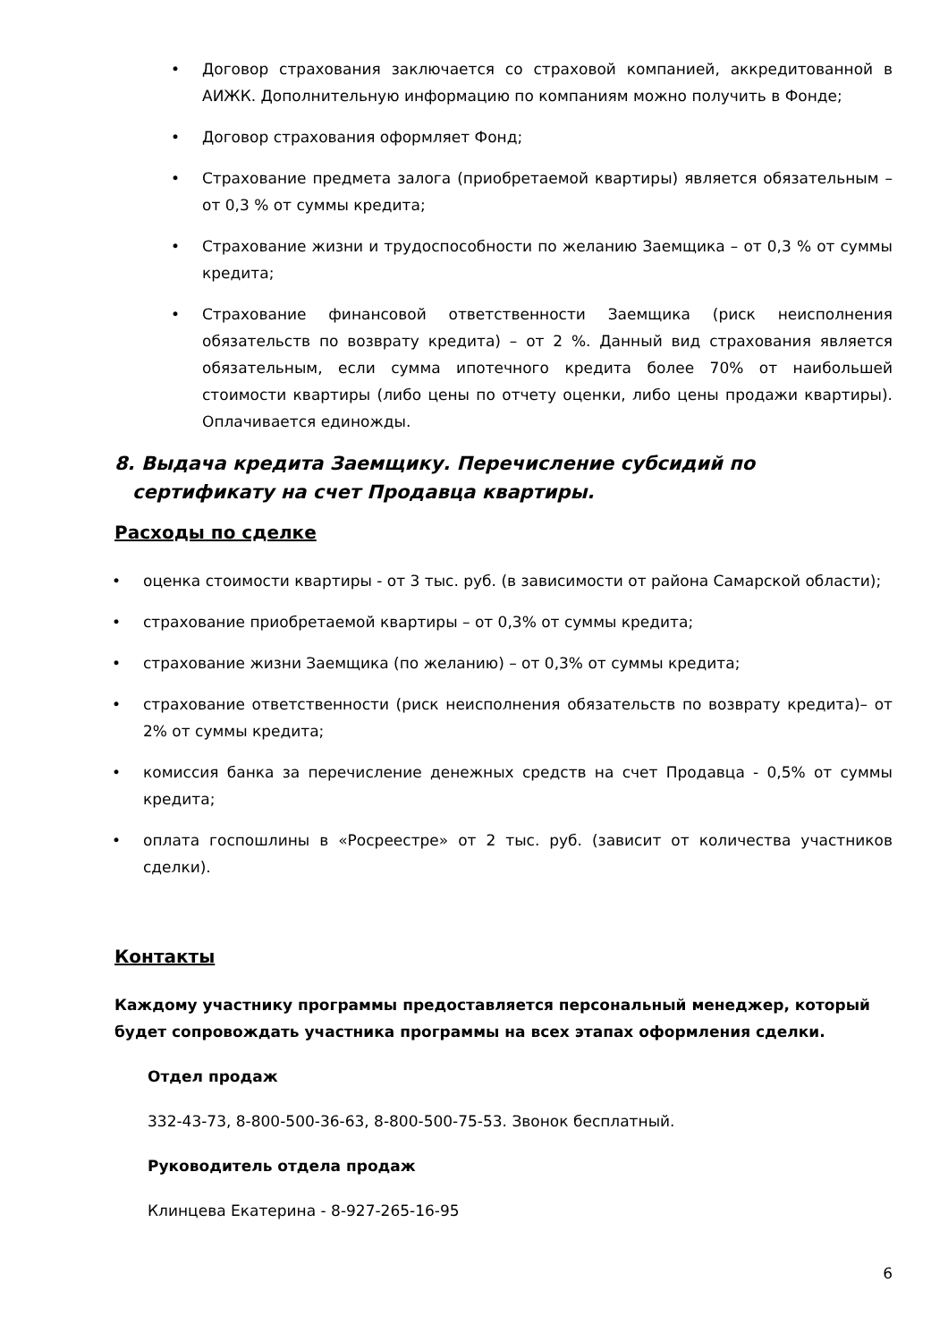• Договор страхования заключается со страховой компанией, аккредитованной в АИЖК. Дополнительную информацию по компаниям можно получить в Фонде;
• Договор страхования оформляет Фонд;
• Страхование предмета залога (приобретаемой квартиры) является обязательным – от 0,3 % от суммы кредита;
• Страхование жизни и трудоспособности по желанию Заемщика – от 0,3 % от суммы кредита;
• Страхование финансовой ответственности Заемщика (риск неисполнения обязательств по возврату кредита) – от 2 %. Данный вид страхования является обязательным, если сумма ипотечного кредита более 70% от наибольшей стоимости квартиры (либо цены по отчету оценки, либо цены продажи квартиры). Оплачивается единожды.
8. Выдача кредита Заемщику. Перечисление субсидий по сертификату на счет Продавца квартиры.
Расходы по сделке
• оценка стоимости квартиры - от 3 тыс. руб. (в зависимости от района Самарской области);
• страхование приобретаемой квартиры – от 0,3% от суммы кредита;
• страхование жизни Заемщика (по желанию) – от 0,3% от суммы кредита;
• страхование ответственности (риск неисполнения обязательств по возврату кредита)– от 2% от суммы кредита;
• комиссия банка за перечисление денежных средств на счет Продавца - 0,5% от суммы кредита;
• оплата госпошлины в «Росреестре» от 2 тыс. руб. (зависит от количества участников сделки).
Контакты
Каждому участнику программы предоставляется персональный менеджер, который будет сопровождать участника программы на всех этапах оформления сделки.
Отдел продаж
332-43-73, 8-800-500-36-63, 8-800-500-75-53. Звонок бесплатный.
Руководитель отдела продаж
Клинцева Екатерина - 8-927-265-16-95
6